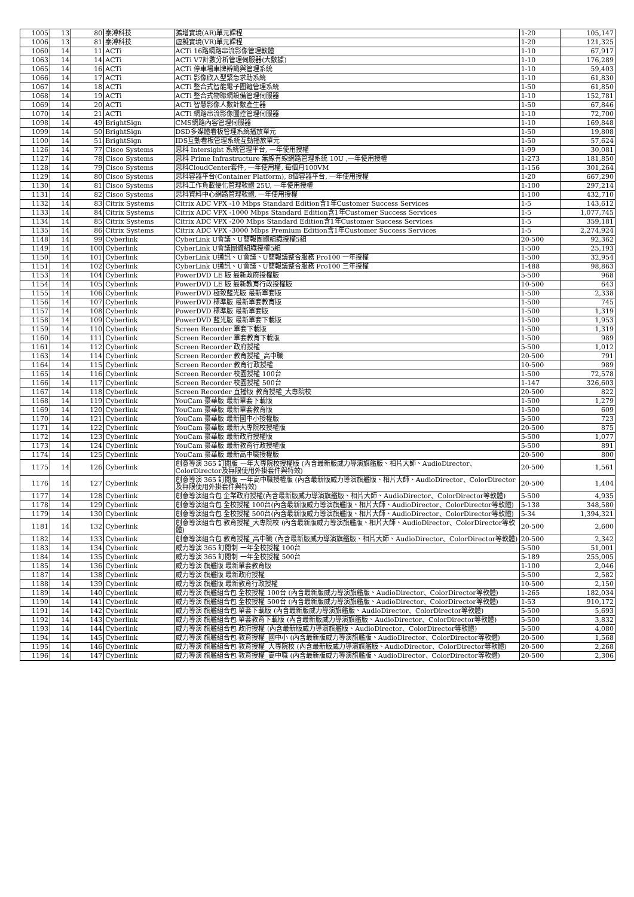| 1005 | 13 | 80 | 泰溥科技 | 擴增實境(AR)單元課程 | 1-20 | 105,147 |
| 1006 | 13 | 81 | 泰溥科技 | 虛擬實境(VR)單元課程 | 1-20 | 121,325 |
| 1060 | 14 | 11 | ACTi | ACTi 16路網路串流影像管理軟體 | 1-10 | 67,917 |
| 1063 | 14 | 14 | ACTi | ACTi V7計數分析管理伺服器(大數據) | 1-10 | 176,289 |
| 1065 | 14 | 16 | ACTi | ACTi 停車場車牌辨識與管理系統 | 1-10 | 59,403 |
| 1066 | 14 | 17 | ACTi | ACTi 影像欣入型緊急求助系統 | 1-10 | 61,830 |
| 1067 | 14 | 18 | ACTi | ACTi 整合式智能電子圍籬管理系統 | 1-50 | 61,850 |
| 1068 | 14 | 19 | ACTi | ACTi 整合式物聯網設備管理伺服器 | 1-10 | 152,781 |
| 1069 | 14 | 20 | ACTi | ACTi 智慧影像人數計數產生器 | 1-50 | 67,846 |
| 1070 | 14 | 21 | ACTi | ACTi 網路串流影像圖控管理伺服器 | 1-10 | 72,700 |
| 1098 | 14 | 49 | BrightSign | CMS網路內容管理伺服器 | 1-10 | 169,848 |
| 1099 | 14 | 50 | BrightSign | DSD多媒體看板管理系統播放單元 | 1-50 | 19,808 |
| 1100 | 14 | 51 | BrightSign | IDS互動看板管理系統互動播放單元 | 1-50 | 57,624 |
| 1126 | 14 | 77 | Cisco Systems | 思科 Intersight 系統管理平台, 一年使用授權 | 1-99 | 30,081 |
| 1127 | 14 | 78 | Cisco Systems | 思科 Prime Infrastructure 無線有線網路管理系統 10U ,一年使用授權 | 1-273 | 181,850 |
| 1128 | 14 | 79 | Cisco Systems | 思科CloudCenter套件, 一年使用權, 每個月100VM | 1-156 | 301,264 |
| 1129 | 14 | 80 | Cisco Systems | 思科容器平台(Container Platform), 8個容器平台, 一年使用授權 | 1-20 | 667,290 |
| 1130 | 14 | 81 | Cisco Systems | 思科工作負載優化管理軟體 25U, 一年使用授權 | 1-100 | 297,214 |
| 1131 | 14 | 82 | Cisco Systems | 思科資料中心網路管理軟體, 一年使用授權 | 1-100 | 432,710 |
| 1132 | 14 | 83 | Citrix Systems | Citrix ADC VPX -10 Mbps Standard Edition含1年Customer Success Services | 1-5 | 143,612 |
| 1133 | 14 | 84 | Citrix Systems | Citrix ADC VPX -1000 Mbps Standard Edition含1年Customer Success Services | 1-5 | 1,077,745 |
| 1134 | 14 | 85 | Citrix Systems | Citrix ADC VPX -200 Mbps Standard Edition含1年Customer Success Services | 1-5 | 359,181 |
| 1135 | 14 | 86 | Citrix Systems | Citrix ADC VPX -3000 Mbps Premium Edition含1年Customer Success Services | 1-5 | 2,274,924 |
| 1148 | 14 | 99 | Cyberlink | CyberLink U會議、U簡報團體組織授權5組 | 20-500 | 92,362 |
| 1149 | 14 | 100 | Cyberlink | CyberLink U會議團體組織授權5組 | 1-500 | 25,193 |
| 1150 | 14 | 101 | Cyberlink | CyberLink U通訊、U會議、U簡報議整合服務 Pro100 一年授權 | 1-500 | 32,954 |
| 1151 | 14 | 102 | Cyberlink | CyberLink U通訊、U會議、U簡報議整合服務 Pro100 三年授權 | 1-488 | 98,863 |
| 1153 | 14 | 104 | Cyberlink | PowerDVD LE 版 最新政府授權版 | 5-500 | 968 |
| 1154 | 14 | 105 | Cyberlink | PowerDVD LE 版 最新教育行政授權版 | 10-500 | 643 |
| 1155 | 14 | 106 | Cyberlink | PowerDVD 極致藍光版 最新單套版 | 1-500 | 2,338 |
| 1156 | 14 | 107 | Cyberlink | PowerDVD 標準版 最新單套教育版 | 1-500 | 745 |
| 1157 | 14 | 108 | Cyberlink | PowerDVD 標準版 最新單套版 | 1-500 | 1,319 |
| 1158 | 14 | 109 | Cyberlink | PowerDVD 藍光版 最新單套下載版 | 1-500 | 1,953 |
| 1159 | 14 | 110 | Cyberlink | Screen Recorder 單套下載版 | 1-500 | 1,319 |
| 1160 | 14 | 111 | Cyberlink | Screen Recorder 單套教育下載版 | 1-500 | 989 |
| 1161 | 14 | 112 | Cyberlink | Screen Recorder 政府授權 | 5-500 | 1,012 |
| 1163 | 14 | 114 | Cyberlink | Screen Recorder 教育授權_高中職 | 20-500 | 791 |
| 1164 | 14 | 115 | Cyberlink | Screen Recorder 教育行政授權 | 10-500 | 989 |
| 1165 | 14 | 116 | Cyberlink | Screen Recorder 校園授權 100台 | 1-500 | 72,578 |
| 1166 | 14 | 117 | Cyberlink | Screen Recorder 校園授權 500台 | 1-147 | 326,603 |
| 1167 | 14 | 118 | Cyberlink | Screen Recorder 直播版 教育授權_大專院校 | 20-500 | 822 |
| 1168 | 14 | 119 | Cyberlink | YouCam 豪華版 最新單套下載版 | 1-500 | 1,279 |
| 1169 | 14 | 120 | Cyberlink | YouCam 豪華版 最新單套教育版 | 1-500 | 609 |
| 1170 | 14 | 121 | Cyberlink | YouCam 豪華版 最新國中小授權版 | 5-500 | 723 |
| 1171 | 14 | 122 | Cyberlink | YouCam 豪華版 最新大專院校授權版 | 20-500 | 875 |
| 1172 | 14 | 123 | Cyberlink | YouCam 豪華版 最新政府授權版 | 5-500 | 1,077 |
| 1173 | 14 | 124 | Cyberlink | YouCam 豪華版 最新教育行政授權版 | 5-500 | 891 |
| 1174 | 14 | 125 | Cyberlink | YouCam 豪華版 最新高中職授權版 | 20-500 | 800 |
| 1175 | 14 | 126 | Cyberlink | 創意導演 365 訂閱版 一年大專院校授權版 (內含最新版威力導演旗艦版、相片大師、AudioDirector、ColorDirector及無限使用外掛套件與特效) | 20-500 | 1,561 |
| 1176 | 14 | 127 | Cyberlink | 創意導演 365 訂閱版 一年高中職授權版 (內含最新版威力導演旗艦版、相片大師、AudioDirector、ColorDirector及無限使用外掛套件與特效) | 20-500 | 1,404 |
| 1177 | 14 | 128 | Cyberlink | 創意導演組合包 企業政府授權(內含最新版威力導演旗艦版、相片大師、AudioDirector、ColorDirector等軟體) | 5-500 | 4,935 |
| 1178 | 14 | 129 | Cyberlink | 創意導演組合包 全校授權 100台(內含最新版威力導演旗艦版、相片大師、AudioDirector、ColorDirector等軟體) | 5-138 | 348,580 |
| 1179 | 14 | 130 | Cyberlink | 創意導演組合包 全校授權 500台(內含最新版威力導演旗艦版、相片大師、AudioDirector、ColorDirector等軟體) | 5-34 | 1,394,321 |
| 1181 | 14 | 132 | Cyberlink | 創意導演組合包 教育授權_大專院校 (內含最新版威力導演旗艦版、相片大師、AudioDirector、ColorDirector等軟體) | 20-500 | 2,600 |
| 1182 | 14 | 133 | Cyberlink | 創意導演組合包 教育授權_高中職 (內含最新版威力導演旗艦版、相片大師、AudioDirector、ColorDirector等軟體) | 20-500 | 2,342 |
| 1183 | 14 | 134 | Cyberlink | 威力導演 365 訂閱制 一年全校授權 100台 | 5-500 | 51,001 |
| 1184 | 14 | 135 | Cyberlink | 威力導演 365 訂閱制 一年全校授權 500台 | 5-189 | 255,005 |
| 1185 | 14 | 136 | Cyberlink | 威力導演 旗艦版 最新單套教育版 | 1-100 | 2,046 |
| 1187 | 14 | 138 | Cyberlink | 威力導演 旗艦版 最新政府授權 | 5-500 | 2,582 |
| 1188 | 14 | 139 | Cyberlink | 威力導演 旗艦版 最新教育行政授權 | 10-500 | 2,150 |
| 1189 | 14 | 140 | Cyberlink | 威力導演 旗艦組合包 全校授權 100台 (內含最新版威力導演旗艦版、AudioDirector、ColorDirector等軟體) | 1-265 | 182,034 |
| 1190 | 14 | 141 | Cyberlink | 威力導演 旗艦組合包 全校授權 500台 (內含最新版威力導演旗艦版、AudioDirector、ColorDirector等軟體) | 1-53 | 910,172 |
| 1191 | 14 | 142 | Cyberlink | 威力導演 旗艦組合包 單套下載版 (內含最新版威力導演旗艦版、AudioDirector、ColorDirector等軟體) | 5-500 | 5,693 |
| 1192 | 14 | 143 | Cyberlink | 威力導演 旗艦組合包 單套教育下載版 (內含最新版威力導演旗艦版、AudioDirector、ColorDirector等軟體) | 5-500 | 3,832 |
| 1193 | 14 | 144 | Cyberlink | 威力導演 旗艦組合包 政府授權 (內含最新版威力導演旗艦版、AudioDirector、ColorDirector等軟體) | 5-500 | 4,080 |
| 1194 | 14 | 145 | Cyberlink | 威力導演 旗艦組合包 教育授權_國中小 (內含最新版威力導演旗艦版、AudioDirector、ColorDirector等軟體) | 20-500 | 1,568 |
| 1195 | 14 | 146 | Cyberlink | 威力導演 旗艦組合包 教育授權_大專院校 (內含最新版威力導演旗艦版、AudioDirector、ColorDirector等軟體) | 20-500 | 2,268 |
| 1196 | 14 | 147 | Cyberlink | 威力導演 旗艦組合包 教育授權_高中職 (內含最新版威力導演旗艦版、AudioDirector、ColorDirector等軟體) | 20-500 | 2,306 |